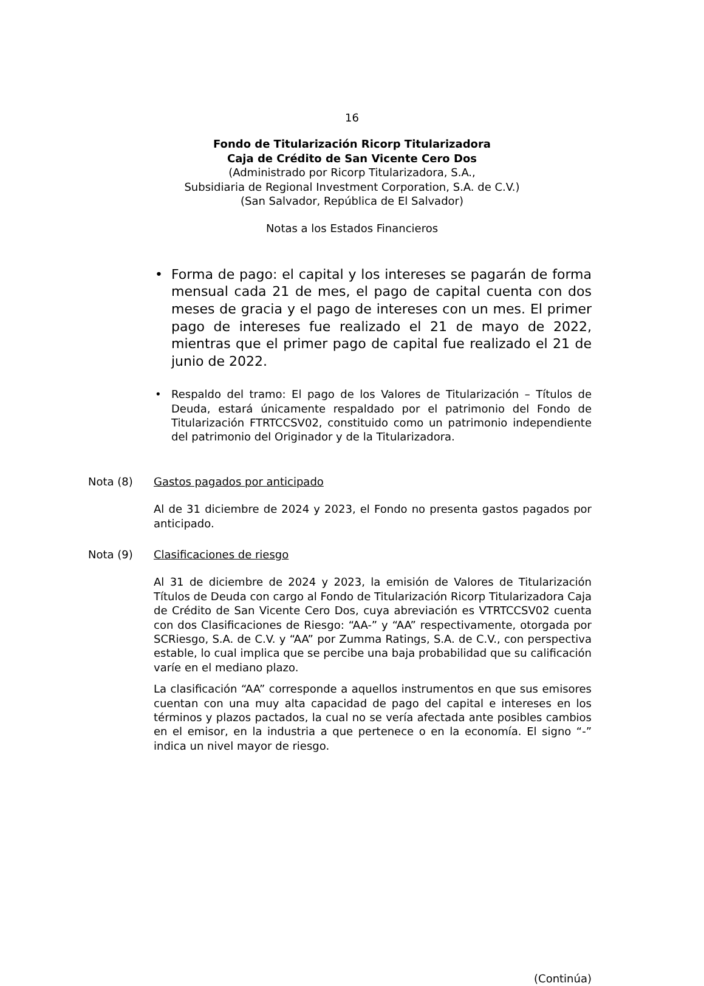16
Fondo de Titularización Ricorp Titularizadora
Caja de Crédito de San Vicente Cero Dos
(Administrado por Ricorp Titularizadora, S.A.,
Subsidiaria de Regional Investment Corporation, S.A. de C.V.)
(San Salvador, República de El Salvador)
Notas a los Estados Financieros
• Forma de pago: el capital y los intereses se pagarán de forma mensual cada 21 de mes, el pago de capital cuenta con dos meses de gracia y el pago de intereses con un mes. El primer pago de intereses fue realizado el 21 de mayo de 2022, mientras que el primer pago de capital fue realizado el 21 de junio de 2022.
• Respaldo del tramo: El pago de los Valores de Titularización – Títulos de Deuda, estará únicamente respaldado por el patrimonio del Fondo de Titularización FTRTCCSV02, constituido como un patrimonio independiente del patrimonio del Originador y de la Titularizadora.
Nota (8) Gastos pagados por anticipado
Al de 31 diciembre de 2024 y 2023, el Fondo no presenta gastos pagados por anticipado.
Nota (9) Clasificaciones de riesgo
Al 31 de diciembre de 2024 y 2023, la emisión de Valores de Titularización Títulos de Deuda con cargo al Fondo de Titularización Ricorp Titularizadora Caja de Crédito de San Vicente Cero Dos, cuya abreviación es VTRTCCSV02 cuenta con dos Clasificaciones de Riesgo: “AA-” y “AA” respectivamente, otorgada por SCRiesgo, S.A. de C.V. y “AA” por Zumma Ratings, S.A. de C.V., con perspectiva estable, lo cual implica que se percibe una baja probabilidad que su calificación varíe en el mediano plazo.
La clasificación “AA” corresponde a aquellos instrumentos en que sus emisores cuentan con una muy alta capacidad de pago del capital e intereses en los términos y plazos pactados, la cual no se vería afectada ante posibles cambios en el emisor, en la industria a que pertenece o en la economía. El signo “-” indica un nivel mayor de riesgo.
(Continúa)